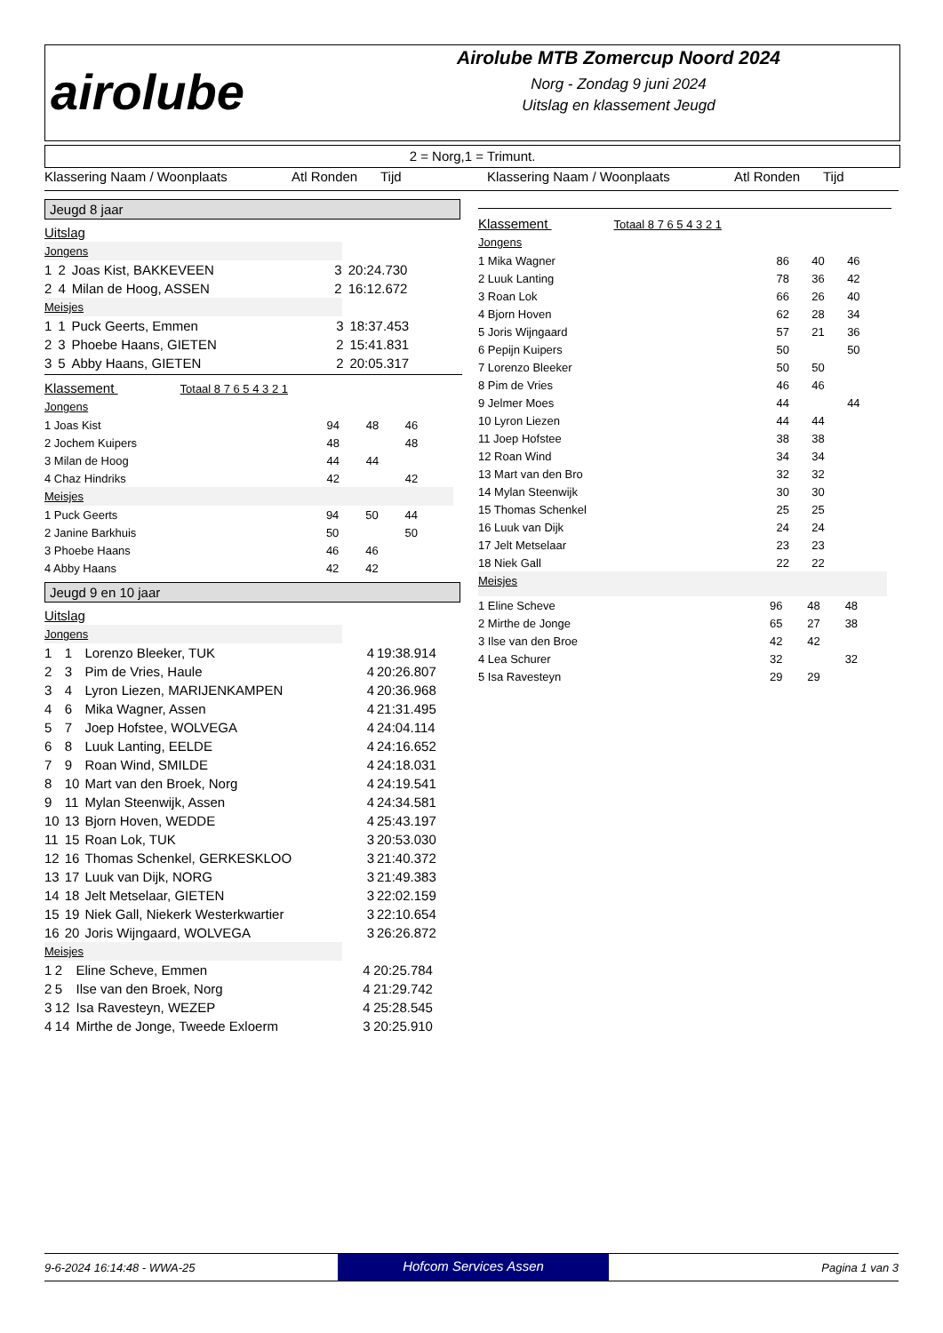airolube
Airolube MTB Zomercup Noord 2024
Norg - Zondag 9 juni 2024
Uitslag en klassement Jeugd
2 = Norg,1 = Trimunt.
Klassering Naam / Woonplaats Atl Ronden Tijd Klassering Naam / Woonplaats Atl Ronden Tijd
Jeugd 8 jaar
Uitslag
Jongens
| 1 | 2 | Joas Kist, BAKKEVEEN | 3 | 20:24.730 |
| 2 | 4 | Milan de Hoog, ASSEN | 2 | 16:12.672 |
Meisjes
| 1 | 1 | Puck Geerts, Emmen | 3 | 18:37.453 |
| 2 | 3 | Phoebe Haans, GIETEN | 2 | 15:41.831 |
| 3 | 5 | Abby Haans, GIETEN | 2 | 20:05.317 |
Klassement Totaal 8 7 6 5 4 3 2 1
Jongens
| 1 Joas Kist | 94 | 48 | 46 |
| 2 Jochem Kuipers | 48 | | 48 |
| 3 Milan de Hoog | 44 | 44 | |
| 4 Chaz Hindriks | 42 | | 42 |
Meisjes
| 1 Puck Geerts | 94 | 50 | 44 |
| 2 Janine Barkhuis | 50 | | 50 |
| 3 Phoebe Haans | 46 | 46 | |
| 4 Abby Haans | 42 | 42 | |
Jeugd 9 en 10 jaar
Uitslag
Jongens
| 1 | 1 | Lorenzo Bleeker, TUK | 4 | 19:38.914 |
| 2 | 3 | Pim de Vries, Haule | 4 | 20:26.807 |
| 3 | 4 | Lyron Liezen, MARIJENKAMPEN | 4 | 20:36.968 |
| 4 | 6 | Mika Wagner, Assen | 4 | 21:31.495 |
| 5 | 7 | Joep Hofstee, WOLVEGA | 4 | 24:04.114 |
| 6 | 8 | Luuk Lanting, EELDE | 4 | 24:16.652 |
| 7 | 9 | Roan Wind, SMILDE | 4 | 24:18.031 |
| 8 | 10 | Mart van den Broek, Norg | 4 | 24:19.541 |
| 9 | 11 | Mylan Steenwijk, Assen | 4 | 24:34.581 |
| 10 | 13 | Bjorn Hoven, WEDDE | 4 | 25:43.197 |
| 11 | 15 | Roan Lok, TUK | 3 | 20:53.030 |
| 12 | 16 | Thomas Schenkel, GERKESKLOO | 3 | 21:40.372 |
| 13 | 17 | Luuk van Dijk, NORG | 3 | 21:49.383 |
| 14 | 18 | Jelt Metselaar, GIETEN | 3 | 22:02.159 |
| 15 | 19 | Niek Gall, Niekerk Westerkwartier | 3 | 22:10.654 |
| 16 | 20 | Joris Wijngaard, WOLVEGA | 3 | 26:26.872 |
Meisjes
| 1 | 2 | Eline Scheve, Emmen | 4 | 20:25.784 |
| 2 | 5 | Ilse van den Broek, Norg | 4 | 21:29.742 |
| 3 | 12 | Isa Ravesteyn, WEZEP | 4 | 25:28.545 |
| 4 | 14 | Mirthe de Jonge, Tweede Exloerm | 3 | 20:25.910 |
Klassement Totaal 8 7 6 5 4 3 2 1
Jongens
| 1 Mika Wagner | 86 | 40 | 46 |
| 2 Luuk Lanting | 78 | 36 | 42 |
| 3 Roan Lok | 66 | 26 | 40 |
| 4 Bjorn Hoven | 62 | 28 | 34 |
| 5 Joris Wijngaard | 57 | 21 | 36 |
| 6 Pepijn Kuipers | 50 | | 50 |
| 7 Lorenzo Bleeker | 50 | 50 | |
| 8 Pim de Vries | 46 | 46 | |
| 9 Jelmer Moes | 44 | | 44 |
| 10 Lyron Liezen | 44 | 44 | |
| 11 Joep Hofstee | 38 | 38 | |
| 12 Roan Wind | 34 | 34 | |
| 13 Mart van den Bro | 32 | 32 | |
| 14 Mylan Steenwijk | 30 | 30 | |
| 15 Thomas Schenkel | 25 | 25 | |
| 16 Luuk van Dijk | 24 | 24 | |
| 17 Jelt Metselaar | 23 | 23 | |
| 18 Niek Gall | 22 | 22 | |
Meisjes
| 1 Eline Scheve | 96 | 48 | 48 |
| 2 Mirthe de Jonge | 65 | 27 | 38 |
| 3 Ilse van den Broe | 42 | 42 | |
| 4 Lea Schurer | 32 | | 32 |
| 5 Isa Ravesteyn | 29 | 29 | |
9-6-2024 16:14:48 - WWA-25 Hofcom Services Assen Pagina 1 van 3